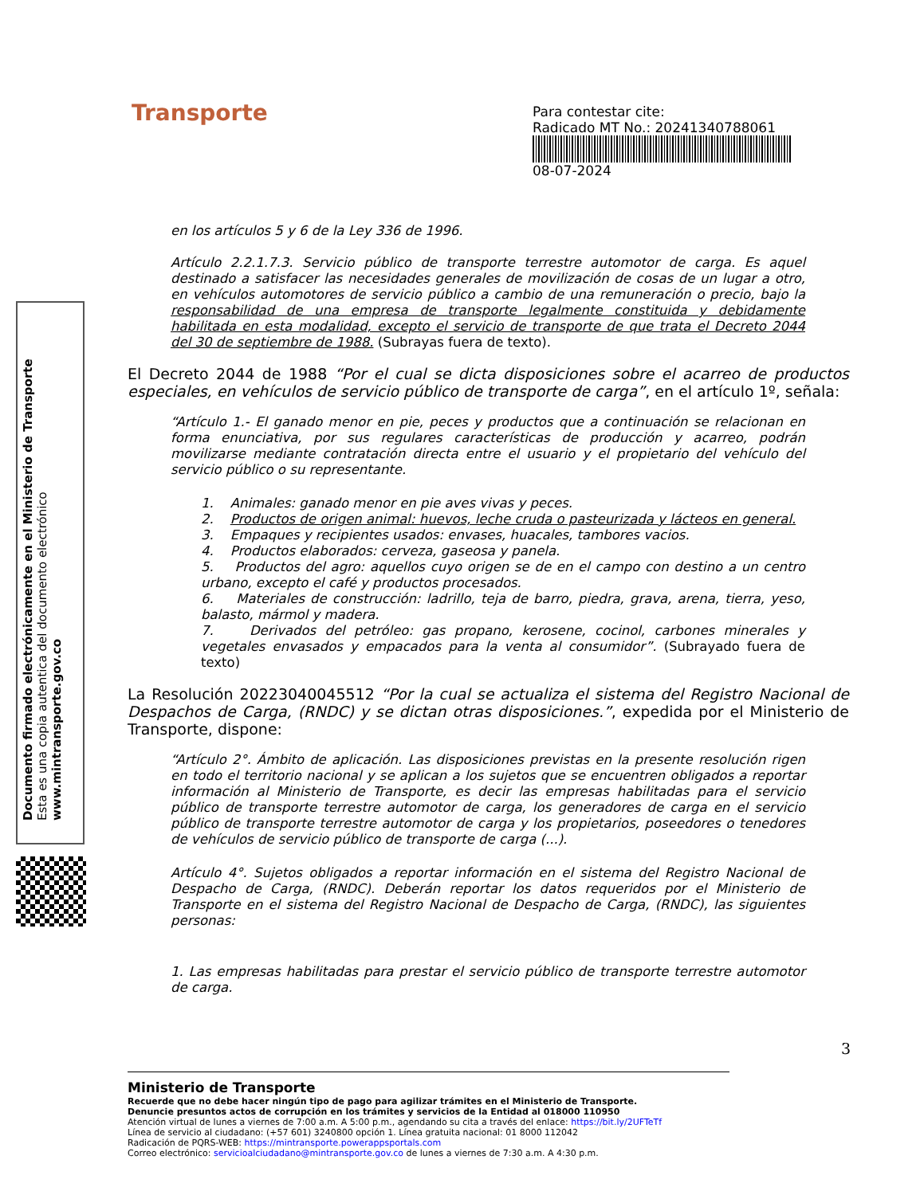Transporte
Para contestar cite:
Radicado MT No.: 20241340788061
08-07-2024
Documento firmado electrónicamente en el Ministerio de Transporte
Esta es una copia autentica del documento electrónico
www.mintransporte.gov.co
en los artículos 5 y 6 de la Ley 336 de 1996.
Artículo 2.2.1.7.3. Servicio público de transporte terrestre automotor de carga. Es aquel destinado a satisfacer las necesidades generales de movilización de cosas de un lugar a otro, en vehículos automotores de servicio público a cambio de una remuneración o precio, bajo la responsabilidad de una empresa de transporte legalmente constituida y debidamente habilitada en esta modalidad, excepto el servicio de transporte de que trata el Decreto 2044 del 30 de septiembre de 1988. (Subrayas fuera de texto).
El Decreto 2044 de 1988 “Por el cual se dicta disposiciones sobre el acarreo de productos especiales, en vehículos de servicio público de transporte de carga”, en el artículo 1º, señala:
“Artículo 1.- El ganado menor en pie, peces y productos que a continuación se relacionan en forma enunciativa, por sus regulares características de producción y acarreo, podrán movilizarse mediante contratación directa entre el usuario y el propietario del vehículo del servicio público o su representante.
1. Animales: ganado menor en pie aves vivas y peces.
2. Productos de origen animal: huevos, leche cruda o pasteurizada y lácteos en general.
3. Empaques y recipientes usados: envases, huacales, tambores vacios.
4. Productos elaborados: cerveza, gaseosa y panela.
5. Productos del agro: aquellos cuyo origen se de en el campo con destino a un centro urbano, excepto el café y productos procesados.
6. Materiales de construcción: ladrillo, teja de barro, piedra, grava, arena, tierra, yeso, balasto, mármol y madera.
7. Derivados del petróleo: gas propano, kerosene, cocinol, carbones minerales y vegetales envasados y empacados para la venta al consumidor”. (Subrayado fuera de texto)
La Resolución 20223040045512 “Por la cual se actualiza el sistema del Registro Nacional de Despachos de Carga, (RNDC) y se dictan otras disposiciones.”, expedida por el Ministerio de Transporte, dispone:
“Artículo 2°. Ámbito de aplicación. Las disposiciones previstas en la presente resolución rigen en todo el territorio nacional y se aplican a los sujetos que se encuentren obligados a reportar información al Ministerio de Transporte, es decir las empresas habilitadas para el servicio público de transporte terrestre automotor de carga, los generadores de carga en el servicio público de transporte terrestre automotor de carga y los propietarios, poseedores o tenedores de vehículos de servicio público de transporte de carga (...).
Artículo 4°. Sujetos obligados a reportar información en el sistema del Registro Nacional de Despacho de Carga, (RNDC). Deberán reportar los datos requeridos por el Ministerio de Transporte en el sistema del Registro Nacional de Despacho de Carga, (RNDC), las siguientes personas:
1. Las empresas habilitadas para prestar el servicio público de transporte terrestre automotor de carga.
3
Ministerio de Transporte
Recuerde que no debe hacer ningún tipo de pago para agilizar trámites en el Ministerio de Transporte.
Denuncie presuntos actos de corrupción en los trámites y servicios de la Entidad al 018000 110950
Atención virtual de lunes a viernes de 7:00 a.m. A 5:00 p.m., agendando su cita a través del enlace: https://bit.ly/2UFTeTf
Línea de servicio al ciudadano: (+57 601) 3240800 opción 1. Línea gratuita nacional: 01 8000 112042
Radicación de PQRS-WEB: https://mintransporte.powerappsportals.com
Correo electrónico: servicioalciudadano@mintransporte.gov.co de lunes a viernes de 7:30 a.m. A 4:30 p.m.